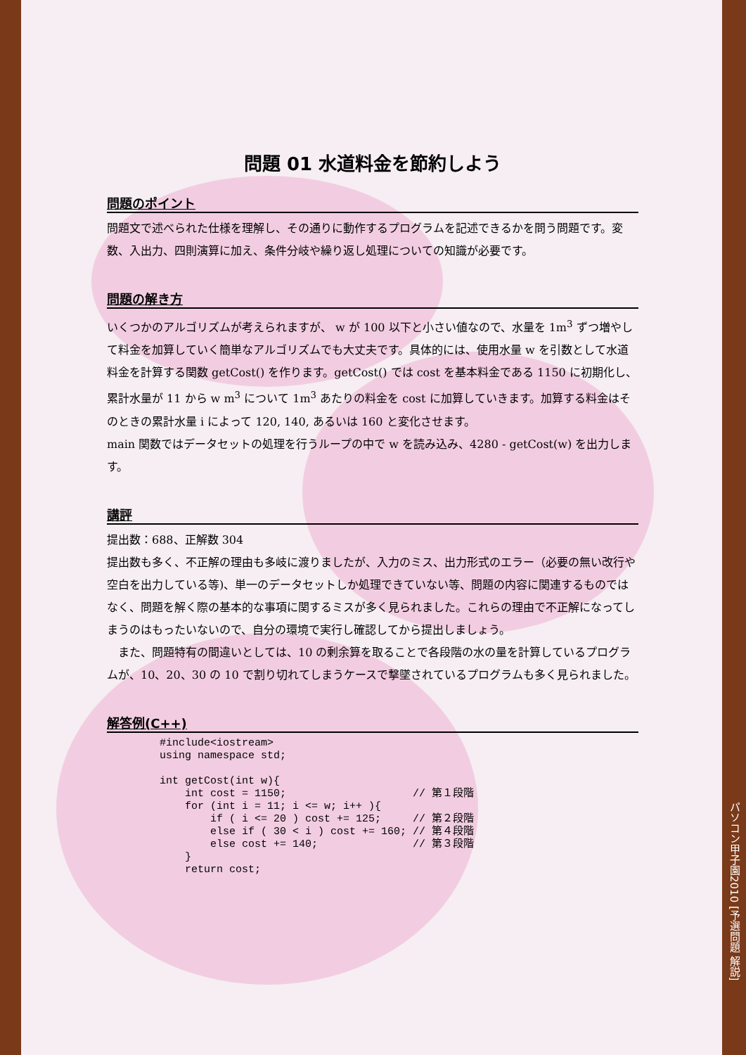問題 01 水道料金を節約しよう
問題のポイント
問題文で述べられた仕様を理解し、その通りに動作するプログラムを記述できるかを問う問題です。変数、入出力、四則演算に加え、条件分岐や繰り返し処理についての知識が必要です。
問題の解き方
いくつかのアルゴリズムが考えられますが、 w が 100 以下と小さい値なので、水量を 1m<sup>3</sup> ずつ増やして料金を加算していく簡単なアルゴリズムでも大丈夫です。具体的には、使用水量 w を引数として水道料金を計算する関数 getCost() を作ります。getCost() では cost を基本料金である 1150 に初期化し、累計水量が 11 から w m<sup>3</sup> について 1m<sup>3</sup> あたりの料金を cost に加算していきます。加算する料金はそのときの累計水量 i によって 120, 140, あるいは 160 と変化させます。
main 関数ではデータセットの処理を行うループの中で w を読み込み、4280 - getCost(w) を出力します。
講評
提出数：688、正解数 304
提出数も多く、不正解の理由も多岐に渡りましたが、入力のミス、出力形式のエラー（必要の無い改行や空白を出力している等)、単一のデータセットしか処理できていない等、問題の内容に関連するものではなく、問題を解く際の基本的な事項に関するミスが多く見られました。これらの理由で不正解になってしまうのはもったいないので、自分の環境で実行し確認してから提出しましょう。
　また、問題特有の間違いとしては、10 の剰余算を取ることで各段階の水の量を計算しているプログラムが、10、20、30 の 10 で割り切れてしまうケースで撃墜されているプログラムも多く見られました。
解答例(C++)
#include<iostream>
using namespace std;

int getCost(int w){
    int cost = 1150;                    // 第１段階
    for (int i = 11; i <= w; i++ ){
        if ( i <= 20 ) cost += 125;     // 第２段階
        else if ( 30 < i ) cost += 160; // 第４段階
        else cost += 140;               // 第３段階
    }
    return cost;
パソコン甲子園2010 [予選問題 解説]